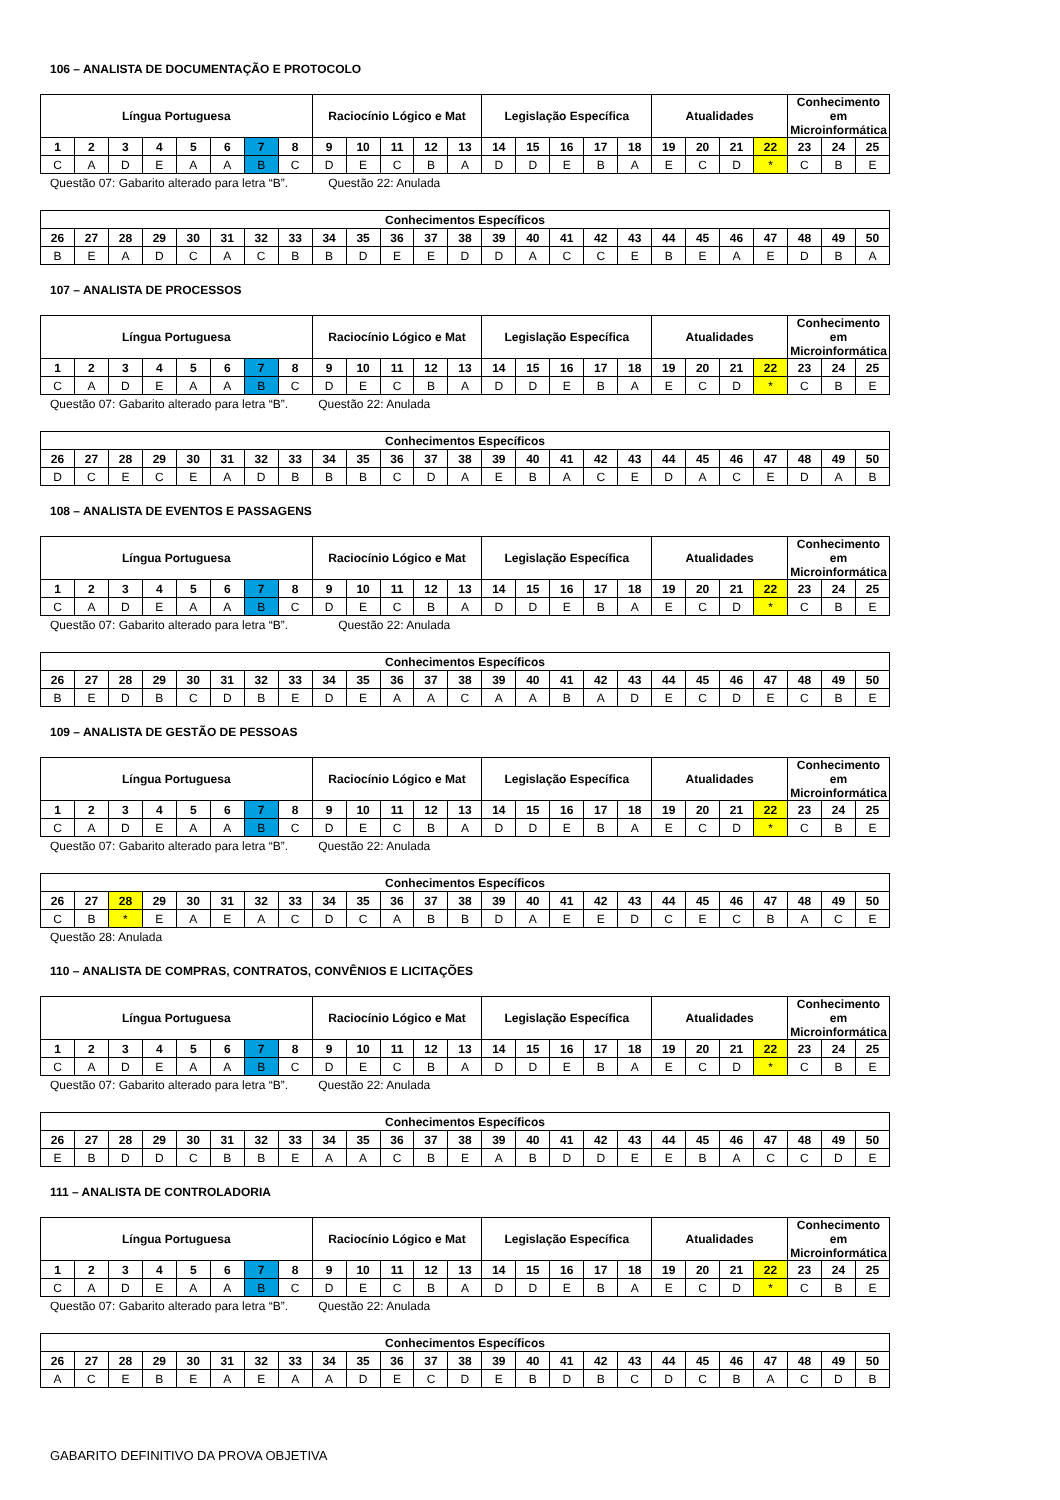106 – ANALISTA DE DOCUMENTAÇÃO E PROTOCOLO
| Língua Portuguesa | | | | | | | | Raciocínio Lógico e Mat | | | | | Legislação Específica | | | | | Atualidades | | | | Conhecimento em Microinformática | | |
| --- | --- | --- | --- | --- | --- | --- | --- | --- | --- | --- | --- | --- | --- | --- | --- | --- | --- | --- | --- | --- | --- | --- | --- | --- |
| 1 | 2 | 3 | 4 | 5 | 6 | 7 | 8 | 9 | 10 | 11 | 12 | 13 | 14 | 15 | 16 | 17 | 18 | 19 | 20 | 21 | 22 | 23 | 24 | 25 |
| C | A | D | E | A | A | B | C | D | E | C | B | A | D | D | E | B | A | E | C | D | * | C | B | E |
Questão 07: Gabarito alterado para letra “B”. Questão 22: Anulada
| Conhecimentos Específicos | | | | | | | | | | | | | | | | | | | | | | | | |
| --- | --- | --- | --- | --- | --- | --- | --- | --- | --- | --- | --- | --- | --- | --- | --- | --- | --- | --- | --- | --- | --- | --- | --- | --- |
| 26 | 27 | 28 | 29 | 30 | 31 | 32 | 33 | 34 | 35 | 36 | 37 | 38 | 39 | 40 | 41 | 42 | 43 | 44 | 45 | 46 | 47 | 48 | 49 | 50 |
| B | E | A | D | C | A | C | B | B | D | E | E | D | D | A | C | C | E | B | E | A | E | D | B | A |
107 – ANALISTA DE PROCESSOS
| Língua Portuguesa | | | | | | | | Raciocínio Lógico e Mat | | | | | Legislação Específica | | | | | Atualidades | | | | Conhecimento em Microinformática | | |
| --- | --- | --- | --- | --- | --- | --- | --- | --- | --- | --- | --- | --- | --- | --- | --- | --- | --- | --- | --- | --- | --- | --- | --- | --- |
| 1 | 2 | 3 | 4 | 5 | 6 | 7 | 8 | 9 | 10 | 11 | 12 | 13 | 14 | 15 | 16 | 17 | 18 | 19 | 20 | 21 | 22 | 23 | 24 | 25 |
| C | A | D | E | A | A | B | C | D | E | C | B | A | D | D | E | B | A | E | C | D | * | C | B | E |
Questão 07: Gabarito alterado para letra “B”. Questão 22: Anulada
| Conhecimentos Específicos | | | | | | | | | | | | | | | | | | | | | | | | |
| --- | --- | --- | --- | --- | --- | --- | --- | --- | --- | --- | --- | --- | --- | --- | --- | --- | --- | --- | --- | --- | --- | --- | --- | --- |
| 26 | 27 | 28 | 29 | 30 | 31 | 32 | 33 | 34 | 35 | 36 | 37 | 38 | 39 | 40 | 41 | 42 | 43 | 44 | 45 | 46 | 47 | 48 | 49 | 50 |
| D | C | E | C | E | A | D | B | B | B | C | D | A | E | B | A | C | E | D | A | C | E | D | A | B |
108 – ANALISTA DE EVENTOS E PASSAGENS
| Língua Portuguesa | | | | | | | | Raciocínio Lógico e Mat | | | | | Legislação Específica | | | | | Atualidades | | | | Conhecimento em Microinformática | | |
| --- | --- | --- | --- | --- | --- | --- | --- | --- | --- | --- | --- | --- | --- | --- | --- | --- | --- | --- | --- | --- | --- | --- | --- | --- |
| 1 | 2 | 3 | 4 | 5 | 6 | 7 | 8 | 9 | 10 | 11 | 12 | 13 | 14 | 15 | 16 | 17 | 18 | 19 | 20 | 21 | 22 | 23 | 24 | 25 |
| C | A | D | E | A | A | B | C | D | E | C | B | A | D | D | E | B | A | E | C | D | * | C | B | E |
Questão 07: Gabarito alterado para letra “B”. Questão 22: Anulada
| Conhecimentos Específicos | | | | | | | | | | | | | | | | | | | | | | | | |
| --- | --- | --- | --- | --- | --- | --- | --- | --- | --- | --- | --- | --- | --- | --- | --- | --- | --- | --- | --- | --- | --- | --- | --- | --- |
| 26 | 27 | 28 | 29 | 30 | 31 | 32 | 33 | 34 | 35 | 36 | 37 | 38 | 39 | 40 | 41 | 42 | 43 | 44 | 45 | 46 | 47 | 48 | 49 | 50 |
| B | E | D | B | C | D | B | E | D | E | A | A | C | A | A | B | A | D | E | C | D | E | C | B | E |
109 – ANALISTA DE GESTÃO DE PESSOAS
| Língua Portuguesa | | | | | | | | Raciocínio Lógico e Mat | | | | | Legislação Específica | | | | | Atualidades | | | | Conhecimento em Microinformática | | |
| --- | --- | --- | --- | --- | --- | --- | --- | --- | --- | --- | --- | --- | --- | --- | --- | --- | --- | --- | --- | --- | --- | --- | --- | --- |
| 1 | 2 | 3 | 4 | 5 | 6 | 7 | 8 | 9 | 10 | 11 | 12 | 13 | 14 | 15 | 16 | 17 | 18 | 19 | 20 | 21 | 22 | 23 | 24 | 25 |
| C | A | D | E | A | A | B | C | D | E | C | B | A | D | D | E | B | A | E | C | D | * | C | B | E |
Questão 07: Gabarito alterado para letra “B”. Questão 22: Anulada
| Conhecimentos Específicos | | | | | | | | | | | | | | | | | | | | | | | | |
| --- | --- | --- | --- | --- | --- | --- | --- | --- | --- | --- | --- | --- | --- | --- | --- | --- | --- | --- | --- | --- | --- | --- | --- | --- |
| 26 | 27 | 28 | 29 | 30 | 31 | 32 | 33 | 34 | 35 | 36 | 37 | 38 | 39 | 40 | 41 | 42 | 43 | 44 | 45 | 46 | 47 | 48 | 49 | 50 |
| C | B | * | E | A | E | A | C | D | C | A | B | B | D | A | E | E | D | C | E | C | B | A | C | E |
Questão 28: Anulada
110 – ANALISTA DE COMPRAS, CONTRATOS, CONVÊNIOS E LICITAÇÕES
| Língua Portuguesa | | | | | | | | Raciocínio Lógico e Mat | | | | | Legislação Específica | | | | | Atualidades | | | | Conhecimento em Microinformática | | |
| --- | --- | --- | --- | --- | --- | --- | --- | --- | --- | --- | --- | --- | --- | --- | --- | --- | --- | --- | --- | --- | --- | --- | --- | --- |
| 1 | 2 | 3 | 4 | 5 | 6 | 7 | 8 | 9 | 10 | 11 | 12 | 13 | 14 | 15 | 16 | 17 | 18 | 19 | 20 | 21 | 22 | 23 | 24 | 25 |
| C | A | D | E | A | A | B | C | D | E | C | B | A | D | D | E | B | A | E | C | D | * | C | B | E |
Questão 07: Gabarito alterado para letra “B”. Questão 22: Anulada
| Conhecimentos Específicos | | | | | | | | | | | | | | | | | | | | | | | | |
| --- | --- | --- | --- | --- | --- | --- | --- | --- | --- | --- | --- | --- | --- | --- | --- | --- | --- | --- | --- | --- | --- | --- | --- | --- |
| 26 | 27 | 28 | 29 | 30 | 31 | 32 | 33 | 34 | 35 | 36 | 37 | 38 | 39 | 40 | 41 | 42 | 43 | 44 | 45 | 46 | 47 | 48 | 49 | 50 |
| E | B | D | D | C | B | B | E | A | A | C | B | E | A | B | D | D | E | E | B | A | C | C | D | E |
111 – ANALISTA DE CONTROLADORIA
| Língua Portuguesa | | | | | | | | Raciocínio Lógico e Mat | | | | | Legislação Específica | | | | | Atualidades | | | | Conhecimento em Microinformática | | |
| --- | --- | --- | --- | --- | --- | --- | --- | --- | --- | --- | --- | --- | --- | --- | --- | --- | --- | --- | --- | --- | --- | --- | --- | --- |
| 1 | 2 | 3 | 4 | 5 | 6 | 7 | 8 | 9 | 10 | 11 | 12 | 13 | 14 | 15 | 16 | 17 | 18 | 19 | 20 | 21 | 22 | 23 | 24 | 25 |
| C | A | D | E | A | A | B | C | D | E | C | B | A | D | D | E | B | A | E | C | D | * | C | B | E |
Questão 07: Gabarito alterado para letra “B”. Questão 22: Anulada
| Conhecimentos Específicos | | | | | | | | | | | | | | | | | | | | | | | | |
| --- | --- | --- | --- | --- | --- | --- | --- | --- | --- | --- | --- | --- | --- | --- | --- | --- | --- | --- | --- | --- | --- | --- | --- | --- |
| 26 | 27 | 28 | 29 | 30 | 31 | 32 | 33 | 34 | 35 | 36 | 37 | 38 | 39 | 40 | 41 | 42 | 43 | 44 | 45 | 46 | 47 | 48 | 49 | 50 |
| A | C | E | B | E | A | E | A | A | D | E | C | D | E | B | D | B | C | D | C | B | A | C | D | B |
GABARITO DEFINITIVO DA PROVA OBJETIVA